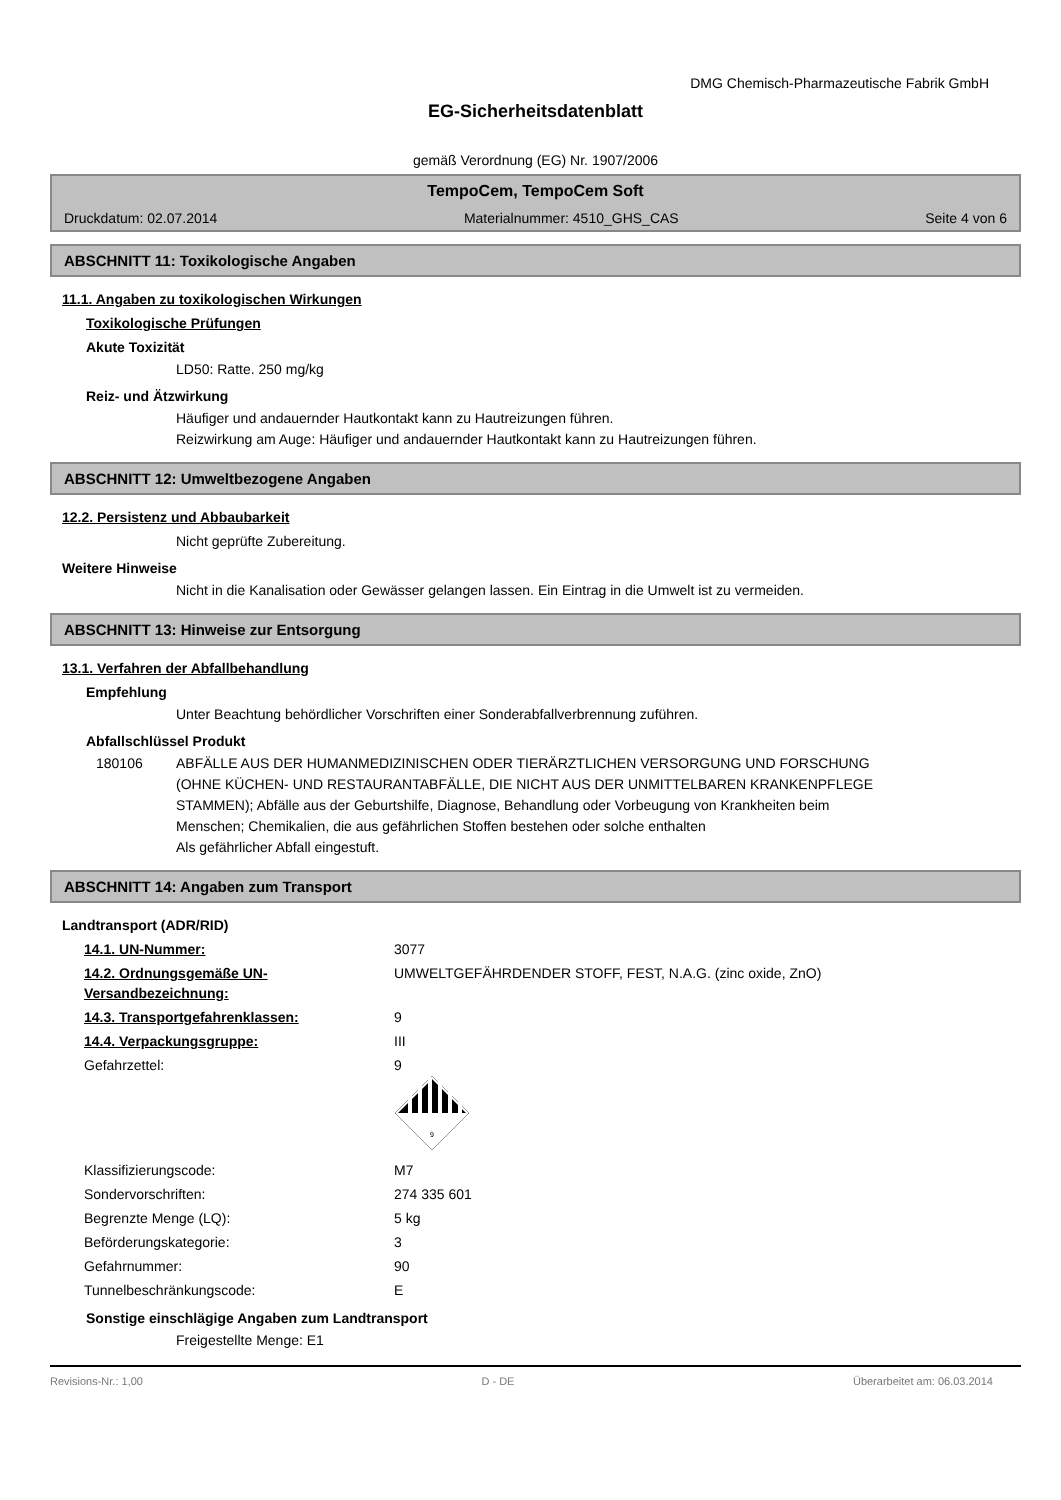DMG Chemisch-Pharmazeutische Fabrik GmbH
EG-Sicherheitsdatenblatt
gemäß Verordnung (EG) Nr. 1907/2006
TempoCem, TempoCem Soft
Druckdatum: 02.07.2014 Materialnummer: 4510_GHS_CAS Seite 4 von 6
ABSCHNITT 11: Toxikologische Angaben
11.1. Angaben zu toxikologischen Wirkungen
Toxikologische Prüfungen
Akute Toxizität
LD50: Ratte. 250 mg/kg
Reiz- und Ätzwirkung
Häufiger und andauernder Hautkontakt kann zu Hautreizungen führen.
Reizwirkung am Auge: Häufiger und andauernder Hautkontakt kann zu Hautreizungen führen.
ABSCHNITT 12: Umweltbezogene Angaben
12.2. Persistenz und Abbaubarkeit
Nicht geprüfte Zubereitung.
Weitere Hinweise
Nicht in die Kanalisation oder Gewässer gelangen lassen. Ein Eintrag in die Umwelt ist zu vermeiden.
ABSCHNITT 13: Hinweise zur Entsorgung
13.1. Verfahren der Abfallbehandlung
Empfehlung
Unter Beachtung behördlicher Vorschriften einer Sonderabfallverbrennung zuführen.
Abfallschlüssel Produkt
180106 ABFÄLLE AUS DER HUMANMEDIZINISCHEN ODER TIERÄRZTLICHEN VERSORGUNG UND FORSCHUNG (OHNE KÜCHEN- UND RESTAURANTABFÄLLE, DIE NICHT AUS DER UNMITTELBAREN KRANKENPFLEGE STAMMEN); Abfälle aus der Geburtshilfe, Diagnose, Behandlung oder Vorbeugung von Krankheiten beim Menschen; Chemikalien, die aus gefährlichen Stoffen bestehen oder solche enthalten
Als gefährlicher Abfall eingestuft.
ABSCHNITT 14: Angaben zum Transport
Landtransport (ADR/RID)
| 14.1. UN-Nummer: | 3077 |
| 14.2. Ordnungsgemäße UN-Versandbezeichnung: | UMWELTGEFÄHRDENDER STOFF, FEST, N.A.G. (zinc oxide, ZnO) |
| 14.3. Transportgefahrenklassen: | 9 |
| 14.4. Verpackungsgruppe: | III |
| Gefahrzettel: | 9 9 |
| Klassifizierungscode: | M7 |
| Sondervorschriften: | 274 335 601 |
| Begrenzte Menge (LQ): | 5 kg |
| Beförderungskategorie: | 3 |
| Gefahrnummer: | 90 |
| Tunnelbeschränkungscode: | E |
Sonstige einschlägige Angaben zum Landtransport
Freigestellte Menge: E1
Revisions-Nr.: 1,00 D - DE Überarbeitet am: 06.03.2014